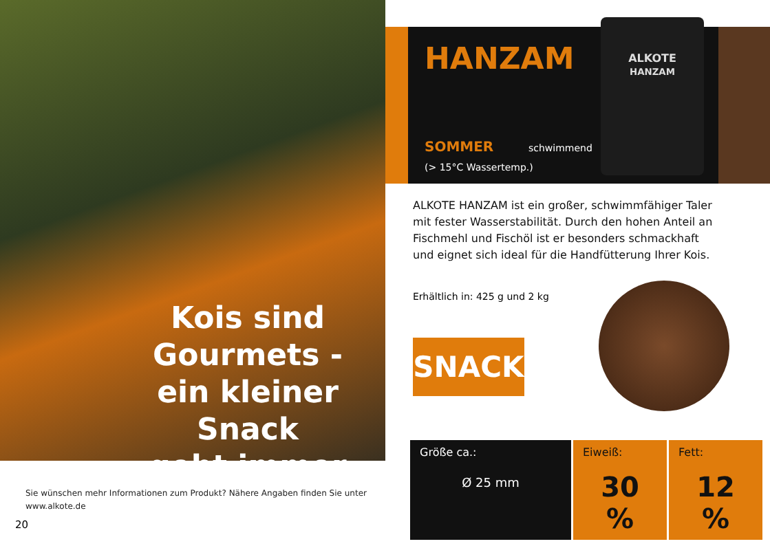Kois sind
Gourmets -
ein kleiner Snack
geht immer
Sie wünschen mehr Informationen zum Produkt? Nähere Angaben finden Sie unter www.alkote.de
20
HANZAM
SOMMER
(> 15°C Wassertemp.)
schwimmend
ALKOTE
HANZAM
ALKOTE HANZAM ist ein großer, schwimmfähiger Taler mit fester Wasserstabilität. Durch den hohen Anteil an Fischmehl und Fischöl ist er besonders schmackhaft und eignet sich ideal für die Handfütterung Ihrer Kois.
Erhältlich in: 425 g und 2 kg
SNACK
| Größe ca.: Ø 25 mm | Eiweiß: 30 % | Fett: 12 % |